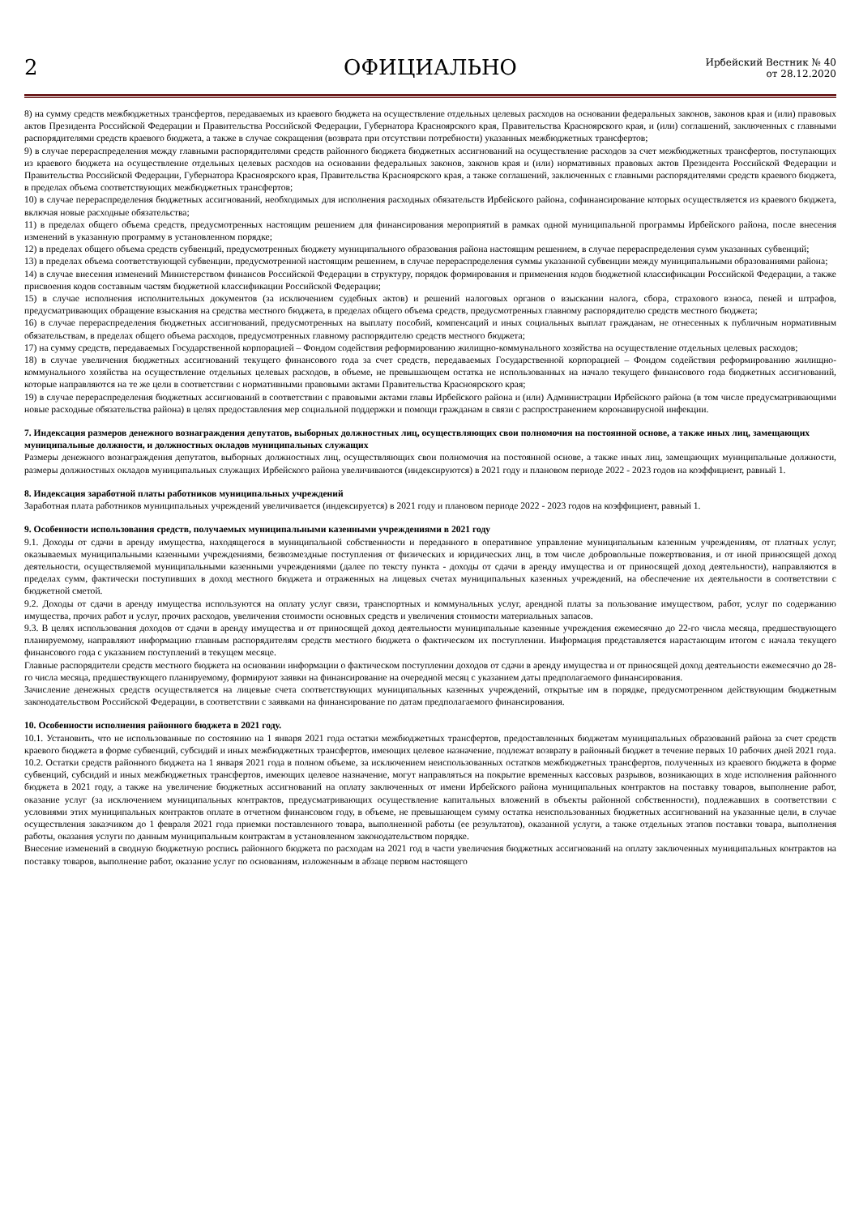2
ОФИЦИАЛЬНО
Ирбейский Вестник № 40
от 28.12.2020
8) на сумму средств межбюджетных трансфертов, передаваемых из краевого бюджета на осуществление отдельных целевых расходов на основании федеральных законов, законов края и (или) правовых актов Президента Российской Федерации и Правительства Российской Федерации, Губернатора Красноярского края, Правительства Красноярского края, и (или) соглашений, заключенных с главными распорядителями средств краевого бюджета, а также в случае сокращения (возврата при отсутствии потребности) указанных межбюджетных трансфертов;
9) в случае перераспределения между главными распорядителями средств районного бюджета бюджетных ассигнований на осуществление расходов за счет межбюджетных трансфертов, поступающих из краевого бюджета на осуществление отдельных целевых расходов на основании федеральных законов, законов края и (или) нормативных правовых актов Президента Российской Федерации и Правительства Российской Федерации, Губернатора Красноярского края, Правительства Красноярского края, а также соглашений, заключенных с главными распорядителями средств краевого бюджета, в пределах объема соответствующих межбюджетных трансфертов;
10) в случае перераспределения бюджетных ассигнований, необходимых для исполнения расходных обязательств Ирбейского района, софинансирование которых осуществляется из краевого бюджета, включая новые расходные обязательства;
11) в пределах общего объема средств, предусмотренных настоящим решением для финансирования мероприятий в рамках одной муниципальной программы Ирбейского района, после внесения изменений в указанную программу в установленном порядке;
12) в пределах общего объема средств субвенций, предусмотренных бюджету муниципального образования района настоящим решением, в случае перераспределения сумм указанных субвенций;
13) в пределах объема соответствующей субвенции, предусмотренной настоящим решением, в случае перераспределения суммы указанной субвенции между муниципальными образованиями района;
14) в случае внесения изменений Министерством финансов Российской Федерации в структуру, порядок формирования и применения кодов бюджетной классификации Российской Федерации, а также присвоения кодов составным частям бюджетной классификации Российской Федерации;
15) в случае исполнения исполнительных документов (за исключением судебных актов) и решений налоговых органов о взыскании налога, сбора, страхового взноса, пеней и штрафов, предусматривающих обращение взыскания на средства местного бюджета, в пределах общего объема средств, предусмотренных главному распорядителю средств местного бюджета;
16) в случае перераспределения бюджетных ассигнований, предусмотренных на выплату пособий, компенсаций и иных социальных выплат гражданам, не отнесенных к публичным нормативным обязательствам, в пределах общего объема расходов, предусмотренных главному распорядителю средств местного бюджета;
17) на сумму средств, передаваемых Государственной корпорацией – Фондом содействия реформированию жилищно-коммунального хозяйства на осуществление отдельных целевых расходов;
18) в случае увеличения бюджетных ассигнований текущего финансового года за счет средств, передаваемых Государственной корпорацией – Фондом содействия реформированию жилищно-коммунального хозяйства на осуществление отдельных целевых расходов, в объеме, не превышающем остатка не использованных на начало текущего финансового года бюджетных ассигнований, которые направляются на те же цели в соответствии с нормативными правовыми актами Правительства Красноярского края;
19) в случае перераспределения бюджетных ассигнований в соответствии с правовыми актами главы Ирбейского района и (или) Администрации Ирбейского района (в том числе предусматривающими новые расходные обязательства района) в целях предоставления мер социальной поддержки и помощи гражданам в связи с распространением коронавирусной инфекции.
7. Индексация размеров денежного вознаграждения депутатов, выборных должностных лиц, осуществляющих свои полномочия на постоянной основе, а также иных лиц, замещающих муниципальные должности, и должностных окладов муниципальных служащих
Размеры денежного вознаграждения депутатов, выборных должностных лиц, осуществляющих свои полномочия на постоянной основе, а также иных лиц, замещающих муниципальные должности, размеры должностных окладов муниципальных служащих Ирбейского района увеличиваются (индексируются) в 2021 году и плановом периоде 2022 - 2023 годов на коэффициент, равный 1.
8. Индексация заработной платы работников муниципальных учреждений
Заработная плата работников муниципальных учреждений увеличивается (индексируется) в 2021 году и плановом периоде 2022 - 2023 годов на коэффициент, равный 1.
9. Особенности использования средств, получаемых муниципальными казенными учреждениями в 2021 году
9.1. Доходы от сдачи в аренду имущества, находящегося в муниципальной собственности и переданного в оперативное управление муниципальным казенным учреждениям, от платных услуг, оказываемых муниципальными казенными учреждениями, безвозмездные поступления от физических и юридических лиц, в том числе добровольные пожертвования, и от иной приносящей доход деятельности, осуществляемой муниципальными казенными учреждениями (далее по тексту пункта - доходы от сдачи в аренду имущества и от приносящей доход деятельности), направляются в пределах сумм, фактически поступивших в доход местного бюджета и отраженных на лицевых счетах муниципальных казенных учреждений, на обеспечение их деятельности в соответствии с бюджетной сметой.
9.2. Доходы от сдачи в аренду имущества используются на оплату услуг связи, транспортных и коммунальных услуг, арендной платы за пользование имуществом, работ, услуг по содержанию имущества, прочих работ и услуг, прочих расходов, увеличения стоимости основных средств и увеличения стоимости материальных запасов.
9.3. В целях использования доходов от сдачи в аренду имущества и от приносящей доход деятельности муниципальные казенные учреждения ежемесячно до 22-го числа месяца, предшествующего планируемому, направляют информацию главным распорядителям средств местного бюджета о фактическом их поступлении. Информация представляется нарастающим итогом с начала текущего финансового года с указанием поступлений в текущем месяце.
Главные распорядители средств местного бюджета на основании информации о фактическом поступлении доходов от сдачи в аренду имущества и от приносящей доход деятельности ежемесячно до 28-го числа месяца, предшествующего планируемому, формируют заявки на финансирование на очередной месяц с указанием даты предполагаемого финансирования.
Зачисление денежных средств осуществляется на лицевые счета соответствующих муниципальных казенных учреждений, открытые им в порядке, предусмотренном действующим бюджетным законодательством Российской Федерации, в соответствии с заявками на финансирование по датам предполагаемого финансирования.
10. Особенности исполнения районного бюджета в 2021 году.
10.1. Установить, что не использованные по состоянию на 1 января 2021 года остатки межбюджетных трансфертов, предоставленных бюджетам муниципальных образований района за счет средств краевого бюджета в форме субвенций, субсидий и иных межбюджетных трансфертов, имеющих целевое назначение, подлежат возврату в районный бюджет в течение первых 10 рабочих дней 2021 года.
10.2. Остатки средств районного бюджета на 1 января 2021 года в полном объеме, за исключением неиспользованных остатков межбюджетных трансфертов, полученных из краевого бюджета в форме субвенций, субсидий и иных межбюджетных трансфертов, имеющих целевое назначение, могут направляться на покрытие временных кассовых разрывов, возникающих в ходе исполнения районного бюджета в 2021 году, а также на увеличение бюджетных ассигнований на оплату заключенных от имени Ирбейского района муниципальных контрактов на поставку товаров, выполнение работ, оказание услуг (за исключением муниципальных контрактов, предусматривающих осуществление капитальных вложений в объекты районной собственности), подлежавших в соответствии с условиями этих муниципальных контрактов оплате в отчетном финансовом году, в объеме, не превышающем сумму остатка неиспользованных бюджетных ассигнований на указанные цели, в случае осуществления заказчиком до 1 февраля 2021 года приемки поставленного товара, выполненной работы (ее результатов), оказанной услуги, а также отдельных этапов поставки товара, выполнения работы, оказания услуги по данным муниципальным контрактам в установленном законодательством порядке.
Внесение изменений в сводную бюджетную роспись районного бюджета по расходам на 2021 год в части увеличения бюджетных ассигнований на оплату заключенных муниципальных контрактов на поставку товаров, выполнение работ, оказание услуг по основаниям, изложенным в абзаце первом настоящего